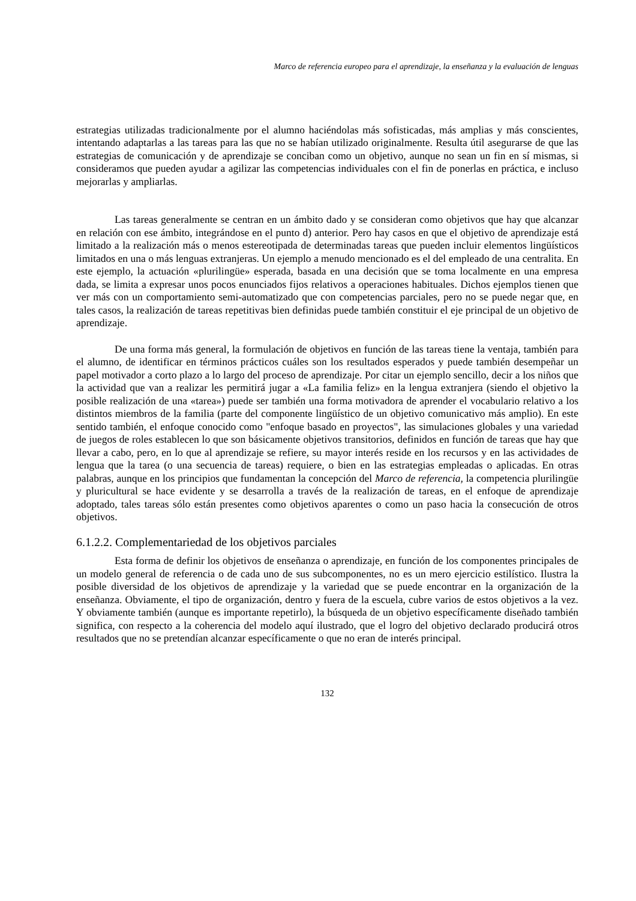Marco de referencia europeo para el aprendizaje, la enseñanza y la evaluación de lenguas
estrategias utilizadas tradicionalmente por el alumno haciéndolas más sofisticadas, más amplias y más conscientes, intentando adaptarlas a las tareas para las que no se habían utilizado originalmente. Resulta útil asegurarse de que las estrategias de comunicación y de aprendizaje se conciban como un objetivo, aunque no sean un fin en sí mismas, si consideramos que pueden ayudar a agilizar las competencias individuales con el fin de ponerlas en práctica, e incluso mejorarlas y ampliarlas.
Las tareas generalmente se centran en un ámbito dado y se consideran como objetivos que hay que alcanzar en relación con ese ámbito, integrándose en el punto d) anterior. Pero hay casos en que el objetivo de aprendizaje está limitado a la realización más o menos estereotipada de determinadas tareas que pueden incluir elementos lingüísticos limitados en una o más lenguas extranjeras. Un ejemplo a menudo mencionado es el del empleado de una centralita. En este ejemplo, la actuación «plurilingüe» esperada, basada en una decisión que se toma localmente en una empresa dada, se limita a expresar unos pocos enunciados fijos relativos a operaciones habituales. Dichos ejemplos tienen que ver más con un comportamiento semi-automatizado que con competencias parciales, pero no se puede negar que, en tales casos, la realización de tareas repetitivas bien definidas puede también constituir el eje principal de un objetivo de aprendizaje.
De una forma más general, la formulación de objetivos en función de las tareas tiene la ventaja, también para el alumno, de identificar en términos prácticos cuáles son los resultados esperados y puede también desempeñar un papel motivador a corto plazo a lo largo del proceso de aprendizaje. Por citar un ejemplo sencillo, decir a los niños que la actividad que van a realizar les permitirá jugar a «La familia feliz» en la lengua extranjera (siendo el objetivo la posible realización de una «tarea») puede ser también una forma motivadora de aprender el vocabulario relativo a los distintos miembros de la familia (parte del componente lingüístico de un objetivo comunicativo más amplio). En este sentido también, el enfoque conocido como "enfoque basado en proyectos", las simulaciones globales y una variedad de juegos de roles establecen lo que son básicamente objetivos transitorios, definidos en función de tareas que hay que llevar a cabo, pero, en lo que al aprendizaje se refiere, su mayor interés reside en los recursos y en las actividades de lengua que la tarea (o una secuencia de tareas) requiere, o bien en las estrategias empleadas o aplicadas. En otras palabras, aunque en los principios que fundamentan la concepción del Marco de referencia, la competencia plurilingüe y pluricultural se hace evidente y se desarrolla a través de la realización de tareas, en el enfoque de aprendizaje adoptado, tales tareas sólo están presentes como objetivos aparentes o como un paso hacia la consecución de otros objetivos.
6.1.2.2. Complementariedad de los objetivos parciales
Esta forma de definir los objetivos de enseñanza o aprendizaje, en función de los componentes principales de un modelo general de referencia o de cada uno de sus subcomponentes, no es un mero ejercicio estilístico. Ilustra la posible diversidad de los objetivos de aprendizaje y la variedad que se puede encontrar en la organización de la enseñanza. Obviamente, el tipo de organización, dentro y fuera de la escuela, cubre varios de estos objetivos a la vez. Y obviamente también (aunque es importante repetirlo), la búsqueda de un objetivo específicamente diseñado también significa, con respecto a la coherencia del modelo aquí ilustrado, que el logro del objetivo declarado producirá otros resultados que no se pretendían alcanzar específicamente o que no eran de interés principal.
132